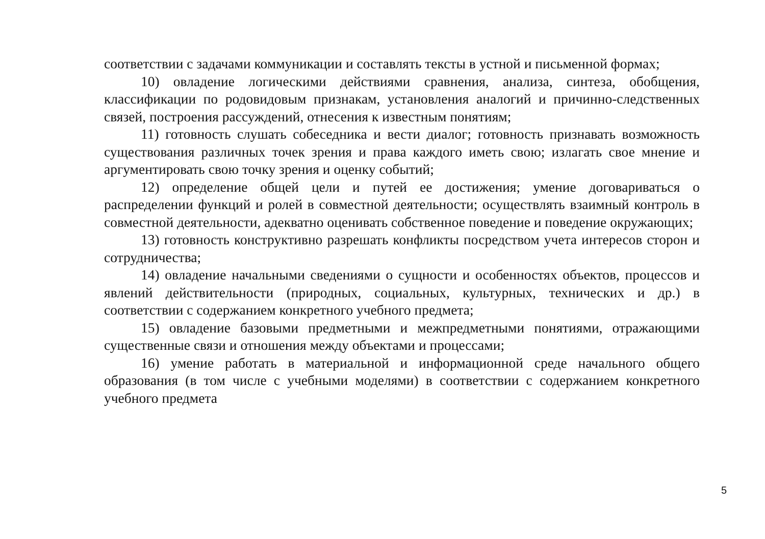соответствии с задачами коммуникации и составлять тексты в устной и письменной формах;
10) овладение логическими действиями сравнения, анализа, синтеза, обобщения, классификации по родовидовым признакам, установления аналогий и причинно-следственных связей, построения рассуждений, отнесения к известным понятиям;
11) готовность слушать собеседника и вести диалог; готовность признавать возможность существования различных точек зрения и права каждого иметь свою; излагать свое мнение и аргументировать свою точку зрения и оценку событий;
12) определение общей цели и путей ее достижения; умение договариваться о распределении функций и ролей в совместной деятельности; осуществлять взаимный контроль в совместной деятельности, адекватно оценивать собственное поведение и поведение окружающих;
13) готовность конструктивно разрешать конфликты посредством учета интересов сторон и сотрудничества;
14) овладение начальными сведениями о сущности и особенностях объектов, процессов и явлений действительности (природных, социальных, культурных, технических и др.) в соответствии с содержанием конкретного учебного предмета;
15) овладение базовыми предметными и межпредметными понятиями, отражающими существенные связи и отношения между объектами и процессами;
16) умение работать в материальной и информационной среде начального общего образования (в том числе с учебными моделями) в соответствии с содержанием конкретного учебного предмета
5